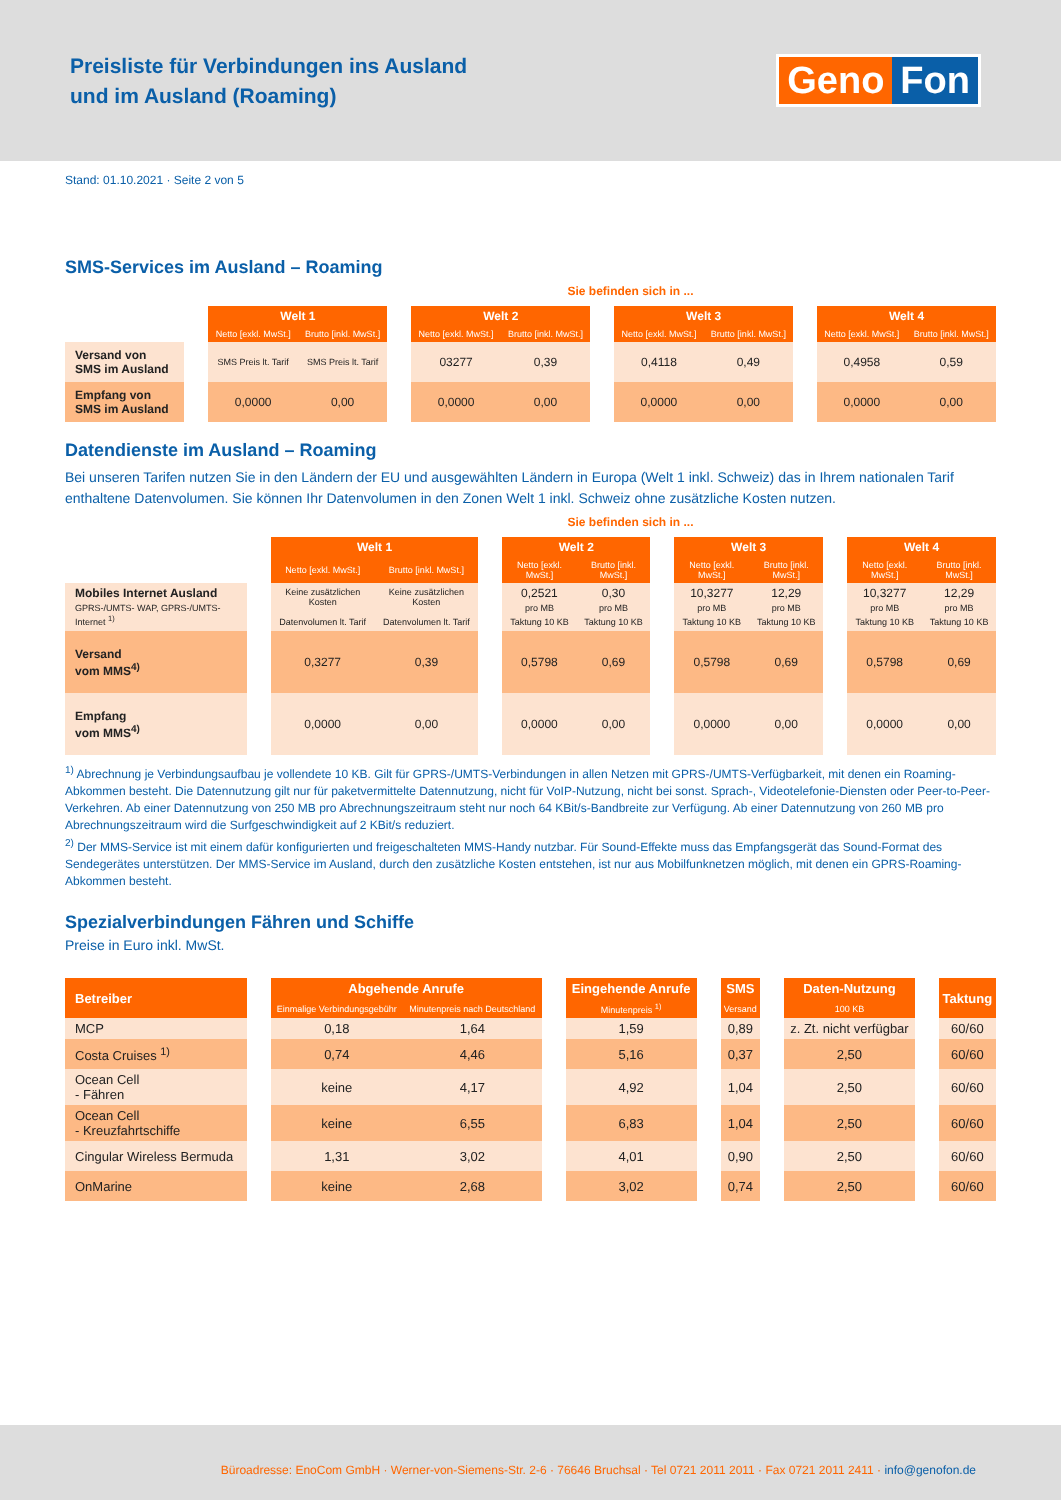Preisliste für Verbindungen ins Ausland
und im Ausland (Roaming)
Geno Fon
Stand: 01.10.2021 · Seite 2 von 5
SMS-Services im Ausland – Roaming
Sie befinden sich in ...
| | | Welt 1 | | | Welt 2 | | | Welt 3 | | | Welt 4 | |
| | | Netto [exkl. MwSt.] | Brutto [inkl. MwSt.] | | Netto [exkl. MwSt.] | Brutto [inkl. MwSt.] | | Netto [exkl. MwSt.] | Brutto [inkl. MwSt.] | | Netto [exkl. MwSt.] | Brutto [inkl. MwSt.] |
| Versand von SMS im Ausland | | SMS Preis lt. Tarif | SMS Preis lt. Tarif | | 03277 | 0,39 | | 0,4118 | 0,49 | | 0,4958 | 0,59 |
| Empfang von SMS im Ausland | | 0,0000 | 0,00 | | 0,0000 | 0,00 | | 0,0000 | 0,00 | | 0,0000 | 0,00 |
Datendienste im Ausland – Roaming
Bei unseren Tarifen nutzen Sie in den Ländern der EU und ausgewählten Ländern in Europa (Welt 1 inkl. Schweiz) das in Ihrem nationalen Tarif enthaltene Datenvolumen. Sie können Ihr Datenvolumen in den Zonen Welt 1 inkl. Schweiz ohne zusätzliche Kosten nutzen.
Sie befinden sich in ...
| | | Welt 1 | | | Welt 2 | | | Welt 3 | | | Welt 4 | |
| | | Netto [exkl. MwSt.] | Brutto [inkl. MwSt.] | | Netto [exkl. MwSt.] | Brutto [inkl. MwSt.] | | Netto [exkl. MwSt.] | Brutto [inkl. MwSt.] | | Netto [exkl. MwSt.] | Brutto [inkl. MwSt.] |
| Mobiles Internet Ausland GPRS-/UMTS- WAP, GPRS-/UMTS-Internet <sup>1)</sup> | | Keine zusätzlichen Kosten Datenvolumen lt. Tarif | Keine zusätzlichen Kosten Datenvolumen lt. Tarif | | 0,2521 pro MB Taktung 10 KB | 0,30 pro MB Taktung 10 KB | | 10,3277 pro MB Taktung 10 KB | 12,29 pro MB Taktung 10 KB | | 10,3277 pro MB Taktung 10 KB | 12,29 pro MB Taktung 10 KB |
| Versand vom MMS<sup>4)</sup> | | 0,3277 | 0,39 | | 0,5798 | 0,69 | | 0,5798 | 0,69 | | 0,5798 | 0,69 |
| Empfang vom MMS<sup>4)</sup> | | 0,0000 | 0,00 | | 0,0000 | 0,00 | | 0,0000 | 0,00 | | 0,0000 | 0,00 |
<sup>1)</sup> Abrechnung je Verbindungsaufbau je vollendete 10 KB. Gilt für GPRS-/UMTS-Verbindungen in allen Netzen mit GPRS-/UMTS-Verfügbarkeit, mit denen ein Roaming-Abkommen besteht. Die Datennutzung gilt nur für paketvermittelte Datennutzung, nicht für VoIP-Nutzung, nicht bei sonst. Sprach-, Videotelefonie-Diensten oder Peer-to-Peer-Verkehren. Ab einer Datennutzung von 250 MB pro Abrechnungszeitraum steht nur noch 64 KBit/s-Bandbreite zur Verfügung. Ab einer Datennutzung von 260 MB pro Abrechnungszeitraum wird die Surfgeschwindigkeit auf 2 KBit/s reduziert.
<sup>2)</sup> Der MMS-Service ist mit einem dafür konfigurierten und freigeschalteten MMS-Handy nutzbar. Für Sound-Effekte muss das Empfangsgerät das Sound-Format des Sendegerätes unterstützen. Der MMS-Service im Ausland, durch den zusätzliche Kosten entstehen, ist nur aus Mobilfunknetzen möglich, mit denen ein GPRS-Roaming-Abkommen besteht.
Spezialverbindungen Fähren und Schiffe
Preise in Euro inkl. MwSt.
| Betreiber | | Abgehende Anrufe | | | Eingehende Anrufe | | SMS | | Daten-Nutzung | | Taktung |
| | | Einmalige Verbindungsgebühr | Minutenpreis nach Deutschland | | Minutenpreis <sup>1)</sup> | | Versand | | 100 KB | | |
| MCP | | 0,18 | 1,64 | | 1,59 | | 0,89 | | z. Zt. nicht verfügbar | | 60/60 |
| Costa Cruises <sup>1)</sup> | | 0,74 | 4,46 | | 5,16 | | 0,37 | | 2,50 | | 60/60 |
| Ocean Cell - Fähren | | keine | 4,17 | | 4,92 | | 1,04 | | 2,50 | | 60/60 |
| Ocean Cell - Kreuzfahrtschiffe | | keine | 6,55 | | 6,83 | | 1,04 | | 2,50 | | 60/60 |
| Cingular Wireless Bermuda | | 1,31 | 3,02 | | 4,01 | | 0,90 | | 2,50 | | 60/60 |
| OnMarine | | keine | 2,68 | | 3,02 | | 0,74 | | 2,50 | | 60/60 |
Büroadresse: EnoCom GmbH · Werner-von-Siemens-Str. 2-6 · 76646 Bruchsal · Tel 0721 2011 2011 · Fax 0721 2011 2411 · info@genofon.de